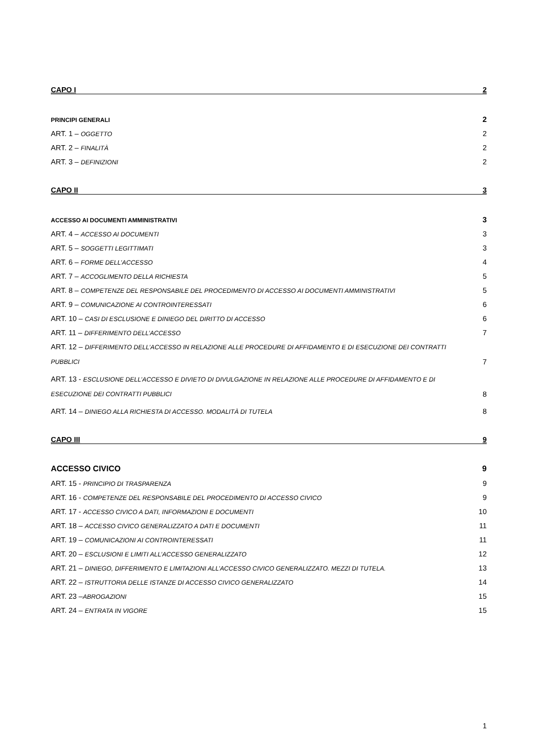CAPO I
2
PRINCIPI GENERALI
2
ART. 1 – OGGETTO
2
ART. 2 – FINALITÀ
2
ART. 3 – DEFINIZIONI
2
CAPO II
3
ACCESSO AI DOCUMENTI AMMINISTRATIVI
3
ART. 4 – ACCESSO AI DOCUMENTI
3
ART. 5 – SOGGETTI LEGITTIMATI
3
ART. 6 – FORME DELL’ACCESSO
4
ART. 7 – ACCOGLIMENTO DELLA RICHIESTA
5
ART. 8 – COMPETENZE DEL RESPONSABILE DEL PROCEDIMENTO DI ACCESSO AI DOCUMENTI AMMINISTRATIVI
5
ART. 9 – COMUNICAZIONE AI CONTROINTERESSATI
6
ART. 10 – CASI DI ESCLUSIONE E DINIEGO DEL DIRITTO DI ACCESSO
6
ART. 11 – DIFFERIMENTO DELL’ACCESSO
7
ART. 12 – DIFFERIMENTO DELL’ACCESSO IN RELAZIONE ALLE PROCEDURE DI AFFIDAMENTO E DI ESECUZIONE DEI CONTRATTI PUBBLICI
7
ART. 13 - ESCLUSIONE DELL’ACCESSO E DIVIETO DI DIVULGAZIONE IN RELAZIONE ALLE PROCEDURE DI AFFIDAMENTO E DI ESECUZIONE DEI CONTRATTI PUBBLICI
8
ART. 14 – DINIEGO ALLA RICHIESTA DI ACCESSO. MODALITÀ DI TUTELA
8
CAPO III
9
ACCESSO CIVICO
9
ART. 15 - PRINCIPIO DI TRASPARENZA
9
ART. 16 - COMPETENZE DEL RESPONSABILE DEL PROCEDIMENTO DI ACCESSO CIVICO
9
ART. 17 - ACCESSO CIVICO A DATI, INFORMAZIONI E DOCUMENTI
10
ART. 18 – ACCESSO CIVICO GENERALIZZATO A DATI E DOCUMENTI
11
ART. 19 – COMUNICAZIONI AI CONTROINTERESSATI
11
ART. 20 – ESCLUSIONI E LIMITI ALL’ACCESSO GENERALIZZATO
12
ART. 21 – DINIEGO, DIFFERIMENTO E LIMITAZIONI ALL’ACCESSO CIVICO GENERALIZZATO. MEZZI DI TUTELA.
13
ART. 22 – ISTRUTTORIA DELLE ISTANZE DI ACCESSO CIVICO GENERALIZZATO
14
ART. 23 –ABROGAZIONI
15
ART. 24 – ENTRATA IN VIGORE
15
1